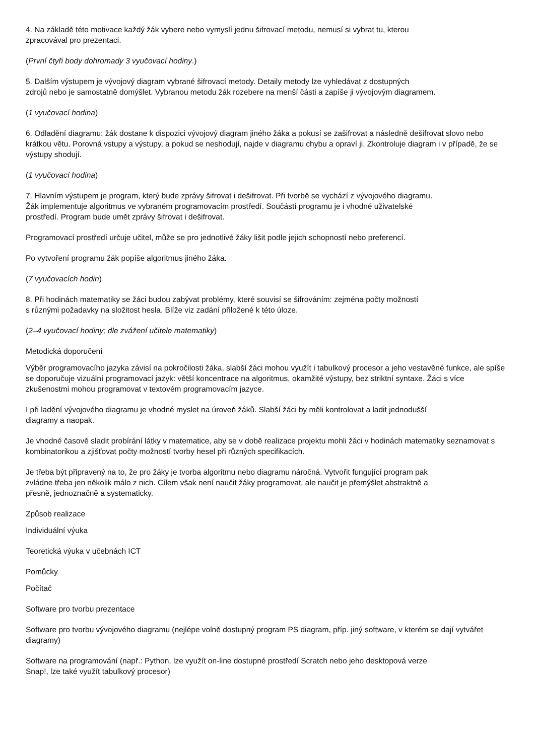4. Na základě této motivace každý žák vybere nebo vymyslí jednu šifrovací metodu, nemusí si vybrat tu, kterou
zpracovával pro prezentaci.
(První čtyři body dohromady 3 vyučovací hodiny.)
5. Dalším výstupem je vývojový diagram vybrané šifrovací metody. Detaily metody lze vyhledávat z dostupných
zdrojů nebo je samostatně domýšlet. Vybranou metodu žák rozebere na menší části a zapíše ji vývojovým diagramem.
(1 vyučovací hodina)
6. Odladění diagramu: žák dostane k dispozici vývojový diagram jiného žáka a pokusí se zašifrovat a následně dešifrovat slovo nebo krátkou větu. Porovná vstupy a výstupy, a pokud se neshodují, najde v diagramu chybu a opraví ji. Zkontroluje diagram i v případě, že se výstupy shodují.
(1 vyučovací hodina)
7. Hlavním výstupem je program, který bude zprávy šifrovat i dešifrovat. Při tvorbě se vychází z vývojového diagramu.
Žák implementuje algoritmus ve vybraném programovacím prostředí. Součástí programu je i vhodné uživatelské
prostředí. Program bude umět zprávy šifrovat i dešifrovat.
Programovací prostředí určuje učitel, může se pro jednotlivé žáky lišit podle jejich schopností nebo preferencí.
Po vytvoření programu žák popíše algoritmus jiného žáka.
(7 vyučovacích hodin)
8. Při hodinách matematiky se žáci budou zabývat problémy, které souvisí se šifrováním: zejména počty možností
s různými požadavky na složitost hesla. Blíže viz zadání přiložené k této úloze.
(2–4 vyučovací hodiny; dle zvážení učitele matematiky)
Metodická doporučení
Výběr programovacího jazyka závisí na pokročilosti žáka, slabší žáci mohou využít i tabulkový procesor a jeho vestavěné funkce, ale spíše se doporučuje vizuální programovací jazyk: větší koncentrace na algoritmus, okamžité výstupy, bez striktní syntaxe. Žáci s více zkušenostmi mohou programovat v textovém programovacím jazyce.
I při ladění vývojového diagramu je vhodné myslet na úroveň žáků. Slabší žáci by měli kontrolovat a ladit jednodušší
diagramy a naopak.
Je vhodné časově sladit probírání látky v matematice, aby se v době realizace projektu mohli žáci v hodinách matematiky seznamovat s kombinatorikou a zjišťovat počty možností tvorby hesel při různých specifikacích.
Je třeba být připravený na to, že pro žáky je tvorba algoritmu nebo diagramu náročná. Vytvořit fungující program pak
zvládne třeba jen několik málo z nich. Cílem však není naučit žáky programovat, ale naučit je přemýšlet abstraktně a
přesně, jednoznačně a systematicky.
Způsob realizace
Individuální výuka
Teoretická výuka v učebnách ICT
Pomůcky
Počítač
Software pro tvorbu prezentace
Software pro tvorbu vývojového diagramu (nejlépe volně dostupný program PS diagram, příp. jiný software, v kterém se dají vytvářet diagramy)
Software na programování (např.: Python, lze využít on-line dostupné prostředí Scratch nebo jeho desktopová verze
Snap!, lze také využít tabulkový procesor)